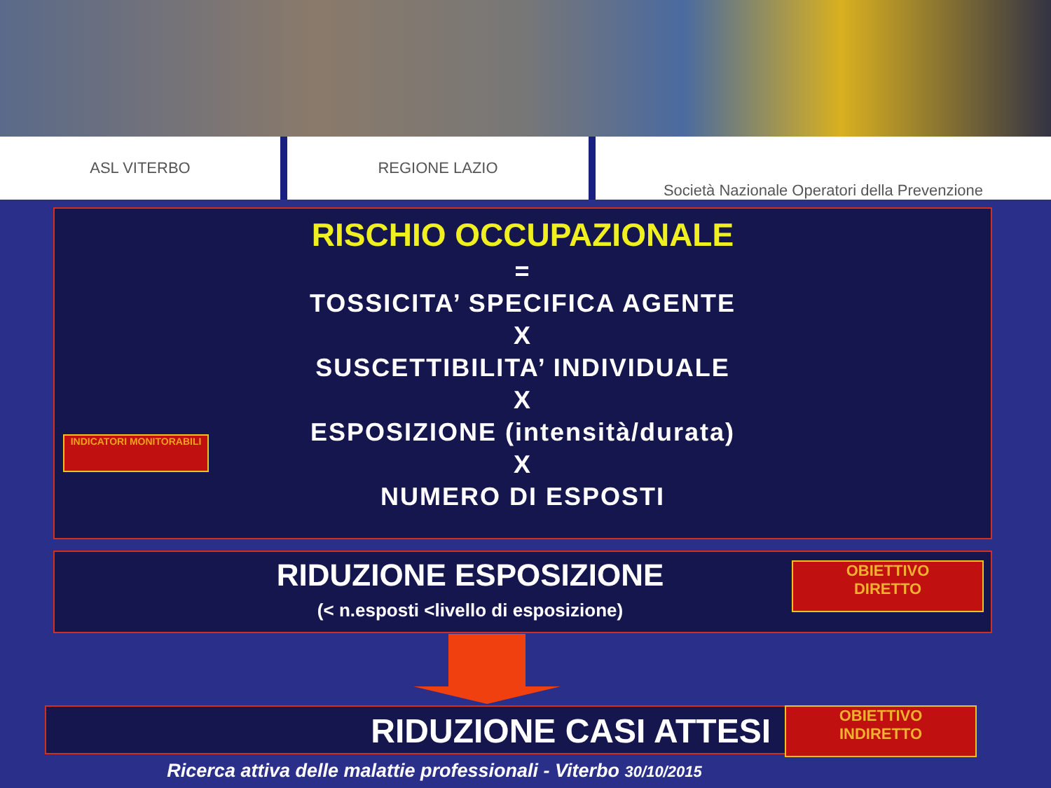ASL VITERBO REGIONE LAZIO Società Nazionale Operatori della Prevenzione
RISCHIO OCCUPAZIONALE
=
TOSSICITA’ SPECIFICA AGENTE
X
SUSCETTIBILITA’ INDIVIDUALE
X
ESPOSIZIONE (intensità/durata)
X
NUMERO DI ESPOSTI
INDICATORI MONITORABILI
RIDUZIONE ESPOSIZIONE
(< n.esposti <livello di esposizione)
OBIETTIVO
DIRETTO
RIDUZIONE CASI ATTESI
OBIETTIVO
INDIRETTO
Ricerca attiva delle malattie professionali - Viterbo 30/10/2015